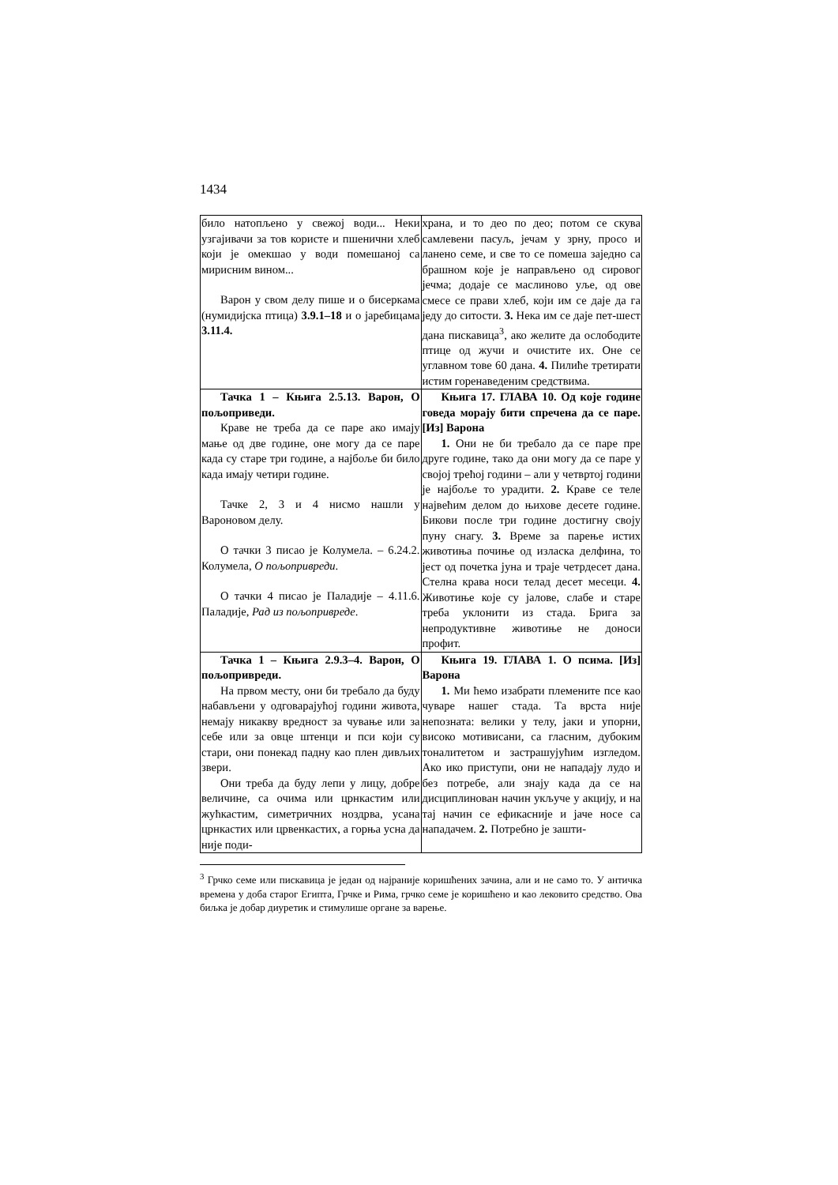1434
| било натопљено у свежој води... Неки узгајивачи за тов користе и пшенични хлеб који је омекшао у води помешаној са мирисним вином... Варон у свом делу пише и о бисеркама (нумидијска птица) 3.9.1–18 и о јаребицама 3.11.4. | храна, и то део по део; потом се скува самлевени пасуљ, јечам у зрну, просо и ланено семе, и све то се помеша заједно са брашном које је направљено од сировог јечма; додаје се маслиново уље, од ове смесе се прави хлеб, који им се даје да га једу до ситости. 3. Нека им се даје пет-шест дана пискавица<sup>3</sup>, ако желите да ослободите птице од жучи и очистите их. Оне се углавном тове 60 дана. 4. Пилиће третирати истим горенаведеним средствима. |
| Тачка 1 – Књига 2.5.13. Варон, О пољоприведи. Краве не треба да се паре ако имају мање од две године, оне могу да се паре када су старе три године, а најбоље би било када имају четири године. Тачке 2, 3 и 4 нисмо нашли у Вароновом делу. О тачки 3 писао је Колумела. – 6.24.2. Колумела, О пољопривреди . О тачки 4 писао је Паладије – 4.11.6. Паладије, Рад из пољопривреде . | Књига 17. ГЛАВА 10. Од које године говеда морају бити спречена да се паре. [Из] Варона 1. Они не би требало да се паре пре друге године, тако да они могу да се паре у својој трећој години – али у четвртој години је најбоље то урадити. 2. Краве се теле највећим делом до њихове десете године. Бикови после три године достигну своју пуну снагу. 3. Време за парење истих животиња почиње од изласка делфина, то јест од почетка јуна и траје четрдесет дана. Стелна крава носи телад десет месеци. 4. Животиње које су јалове, слабе и старе треба уклонити из стада. Брига за непродуктивне животиње не доноси профит. |
| Тачка 1 – Књига 2.9.3–4. Варон, О пољопривреди. На првом месту, они би требало да буду набављени у одговарајућој години живота, немају никакву вредност за чување или за себе или за овце штенци и пси који су стари, они понекад падну као плен дивљих звери. Они треба да буду лепи у лицу, добре величине, са очима или црнкастим или жућкастим, симетричних ноздрва, усана црнкастих или црвенкастих, а горња усна да није поди- | Књига 19. ГЛАВА 1. О псима. [Из] Варона 1. Ми ћемо изабрати племените псе као чуваре нашег стада. Та врста није непозната: велики у телу, јаки и упорни, високо мотивисани, са гласним, дубоким тоналитетом и застрашујућим изгледом. Ако ико приступи, они не нападају лудо и без потребе, али знају када да се на дисциплинован начин укључе у акцију, и на тај начин се ефикасније и јаче носе са нападачем. 2. Потребно је зашти- |
<sup>3</sup> Грчко семе или пискавица је један од најраније коришћених зачина, али и не само то. У античка времена у доба старог Египта, Грчке и Рима, грчко семе је коришћено и као лековито средство. Ова биљка је добар диуретик и стимулише органе за варење.